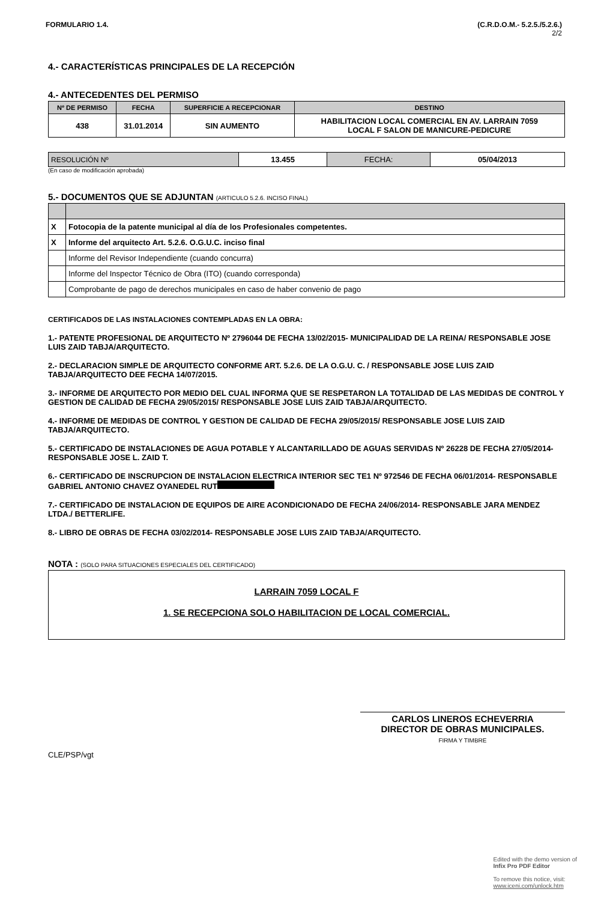FORMULARIO 1.4. (C.R.D.O.M.- 5.2.5./5.2.6.)
2/2
4.- CARACTERÍSTICAS PRINCIPALES DE LA RECEPCIÓN
4.- ANTECEDENTES DEL PERMISO
| Nº DE PERMISO | FECHA | SUPERFICIE A RECEPCIONAR | DESTINO |
| --- | --- | --- | --- |
| 438 | 31.01.2014 | SIN AUMENTO | HABILITACION LOCAL COMERCIAL EN AV. LARRAIN 7059 LOCAL F SALON DE MANICURE-PEDICURE |
| RESOLUCIÓN Nº | 13.455 | FECHA: | 05/04/2013 |
(En caso de modificación aprobada)
5.- DOCUMENTOS QUE SE ADJUNTAN (ARTICULO 5.2.6. INCISO FINAL)
| X | Fotocopia de la patente municipal al día de los Profesionales competentes. |
| X | Informe del arquitecto Art. 5.2.6. O.G.U.C. inciso final |
| | Informe del Revisor Independiente (cuando concurra) |
| | Informe del Inspector Técnico de Obra (ITO) (cuando corresponda) |
| | Comprobante de pago de derechos municipales en caso de haber convenio de pago |
CERTIFICADOS DE LAS INSTALACIONES CONTEMPLADAS EN LA OBRA:
1.- PATENTE PROFESIONAL DE ARQUITECTO Nº 2796044 DE FECHA 13/02/2015- MUNICIPALIDAD DE LA REINA/ RESPONSABLE JOSE LUIS ZAID TABJA/ARQUITECTO.
2.- DECLARACION SIMPLE DE ARQUITECTO CONFORME ART. 5.2.6. DE LA O.G.U. C. / RESPONSABLE JOSE LUIS ZAID TABJA/ARQUITECTO DEE FECHA 14/07/2015.
3.- INFORME DE ARQUITECTO POR MEDIO DEL CUAL INFORMA QUE SE RESPETARON LA TOTALIDAD DE LAS MEDIDAS DE CONTROL Y GESTION DE CALIDAD DE FECHA 29/05/2015/ RESPONSABLE JOSE LUIS ZAID TABJA/ARQUITECTO.
4.- INFORME DE MEDIDAS DE CONTROL Y GESTION DE CALIDAD DE FECHA 29/05/2015/ RESPONSABLE JOSE LUIS ZAID TABJA/ARQUITECTO.
5.- CERTIFICADO DE INSTALACIONES DE AGUA POTABLE Y ALCANTARILLADO DE AGUAS SERVIDAS Nº 26228 DE FECHA 27/05/2014- RESPONSABLE JOSE L. ZAID T.
6.- CERTIFICADO DE INSCRUPCION DE INSTALACION ELECTRICA INTERIOR SEC TE1 Nº 972546 DE FECHA 06/01/2014- RESPONSABLE GABRIEL ANTONIO CHAVEZ OYANEDEL RUT
7.- CERTIFICADO DE INSTALACION DE EQUIPOS DE AIRE ACONDICIONADO DE FECHA 24/06/2014- RESPONSABLE JARA MENDEZ LTDA./ BETTERLIFE.
8.- LIBRO DE OBRAS DE FECHA 03/02/2014- RESPONSABLE JOSE LUIS ZAID TABJA/ARQUITECTO.
NOTA : (SOLO PARA SITUACIONES ESPECIALES DEL CERTIFICADO)
LARRAIN 7059 LOCAL F
1. SE RECEPCIONA SOLO HABILITACION DE LOCAL COMERCIAL.
CARLOS LINEROS ECHEVERRIA
DIRECTOR DE OBRAS MUNICIPALES.
FIRMA Y TIMBRE
CLE/PSP/vgt
Edited with the demo version of
Infix Pro PDF Editor
To remove this notice, visit:
www.iceni.com/unlock.htm